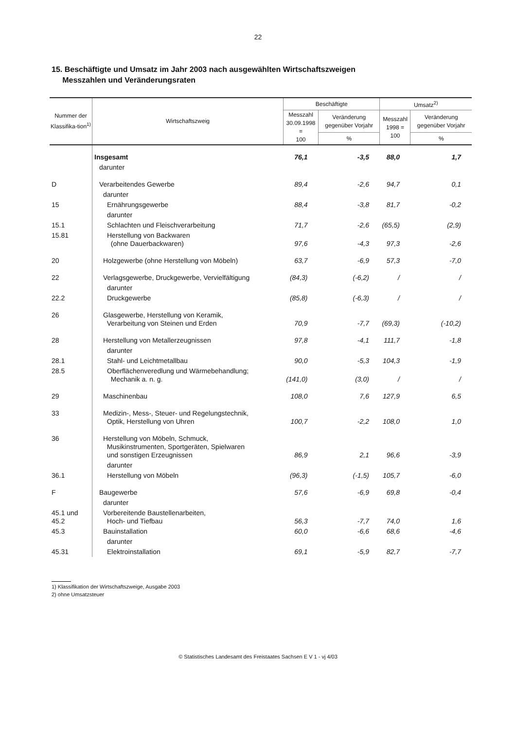22
15. Beschäftigte und Umsatz im Jahr 2003 nach ausgewählten Wirtschaftszweigen
Messzahlen und Veränderungsraten
| Nummer der Klassifika-tion<sup>1)</sup> | Wirtschaftszweig | Beschäftigte | | Umsatz<sup>2)</sup> | |
| --- | --- | --- | --- | --- | --- |
| | | Messzahl 30.09.1998 = 100 | Veränderung gegenüber Vorjahr | Messzahl 1998 = 100 | Veränderung gegenüber Vorjahr |
| | | | % | | % |
| | Insgesamt | 76,1 | -3,5 | 88,0 | 1,7 |
| | darunter | | | | |
| D | Verarbeitendes Gewerbe | 89,4 | -2,6 | 94,7 | 0,1 |
| | darunter | | | | |
| 15 | Ernährungsgewerbe | 88,4 | -3,8 | 81,7 | -0,2 |
| | darunter | | | | |
| 15.1 | Schlachten und Fleischverarbeitung | 71,7 | -2,6 | (65,5) | (2,9) |
| 15.81 | Herstellung von Backwaren (ohne Dauerbackwaren) | 97,6 | -4,3 | 97,3 | -2,6 |
| 20 | Holzgewerbe (ohne Herstellung von Möbeln) | 63,7 | -6,9 | 57,3 | -7,0 |
| 22 | Verlagsgewerbe, Druckgewerbe, Vervielfältigung | (84,3) | (-6,2) | / | / |
| | darunter | | | | |
| 22.2 | Druckgewerbe | (85,8) | (-6,3) | / | / |
| 26 | Glasgewerbe, Herstellung von Keramik, Verarbeitung von Steinen und Erden | 70,9 | -7,7 | (69,3) | (-10,2) |
| 28 | Herstellung von Metallerzeugnissen | 97,8 | -4,1 | 111,7 | -1,8 |
| | darunter | | | | |
| 28.1 | Stahl- und Leichtmetallbau | 90,0 | -5,3 | 104,3 | -1,9 |
| 28.5 | Oberflächenveredlung und Wärmebehandlung; Mechanik a. n. g. | (141,0) | (3,0) | / | / |
| 29 | Maschinenbau | 108,0 | 7,6 | 127,9 | 6,5 |
| 33 | Medizin-, Mess-, Steuer- und Regelungstechnik, Optik, Herstellung von Uhren | 100,7 | -2,2 | 108,0 | 1,0 |
| 36 | Herstellung von Möbeln, Schmuck, Musikinstrumenten, Sportgeräten, Spielwaren und sonstigen Erzeugnissen | 86,9 | 2,1 | 96,6 | -3,9 |
| | darunter | | | | |
| 36.1 | Herstellung von Möbeln | (96,3) | (-1,5) | 105,7 | -6,0 |
| F | Baugewerbe | 57,6 | -6,9 | 69,8 | -0,4 |
| | darunter | | | | |
| 45.1 und 45.2 | Vorbereitende Baustellenarbeiten, Hoch- und Tiefbau | 56,3 | -7,7 | 74,0 | 1,6 |
| 45.3 | Bauinstallation | 60,0 | -6,6 | 68,6 | -4,6 |
| | darunter | | | | |
| 45.31 | Elektroinstallation | 69,1 | -5,9 | 82,7 | -7,7 |
1) Klassifikation der Wirtschaftszweige, Ausgabe 2003
2) ohne Umsatzsteuer
© Statistisches Landesamt des Freistaates Sachsen E V 1 - vj 4/03